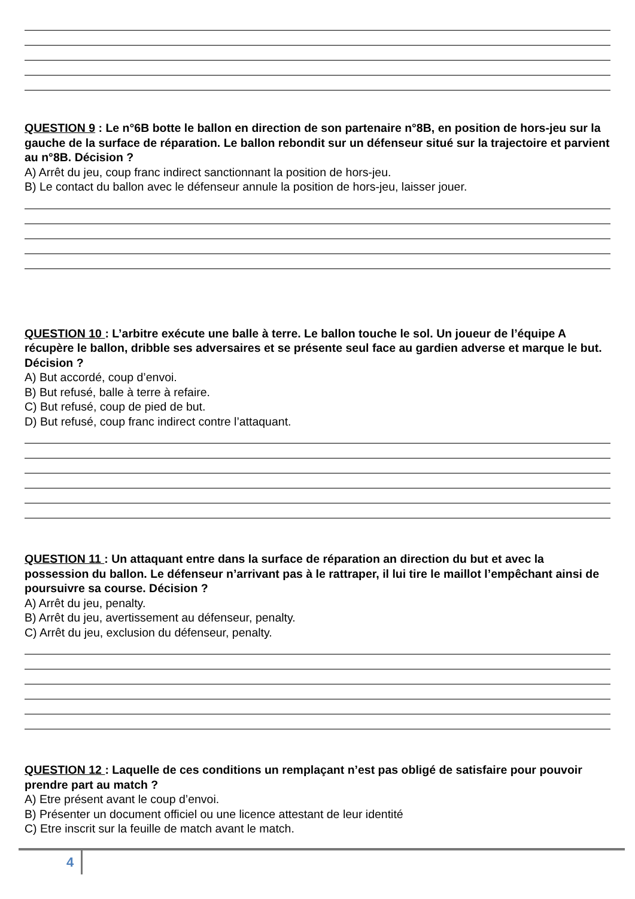QUESTION 9 : Le n°6B botte le ballon en direction de son partenaire n°8B, en position de hors-jeu sur la gauche de la surface de réparation. Le ballon rebondit sur un défenseur situé sur la trajectoire et parvient au n°8B. Décision ?
A) Arrêt du jeu, coup franc indirect sanctionnant la position de hors-jeu.
B) Le contact du ballon avec le défenseur annule la position de hors-jeu, laisser jouer.
QUESTION 10 : L’arbitre exécute une balle à terre. Le ballon touche le sol. Un joueur de l’équipe A récupère le ballon, dribble ses adversaires et se présente seul face au gardien adverse et marque le but. Décision ?
A) But accordé, coup d’envoi.
B) But refusé, balle à terre à refaire.
C) But refusé, coup de pied de but.
D) But refusé, coup franc indirect contre l’attaquant.
QUESTION 11 : Un attaquant entre dans la surface de réparation an direction du but et avec la possession du ballon. Le défenseur n’arrivant pas à le rattraper, il lui tire le maillot l’empêchant ainsi de poursuivre sa course. Décision ?
A) Arrêt du jeu, penalty.
B) Arrêt du jeu, avertissement au défenseur, penalty.
C) Arrêt du jeu, exclusion du défenseur, penalty.
QUESTION 12 : Laquelle de ces conditions un remplaçant n’est pas obligé de satisfaire pour pouvoir prendre part au match ?
A) Etre présent avant le coup d’envoi.
B) Présenter un document officiel ou une licence attestant de leur identité
C) Etre inscrit sur la feuille de match avant le match.
4